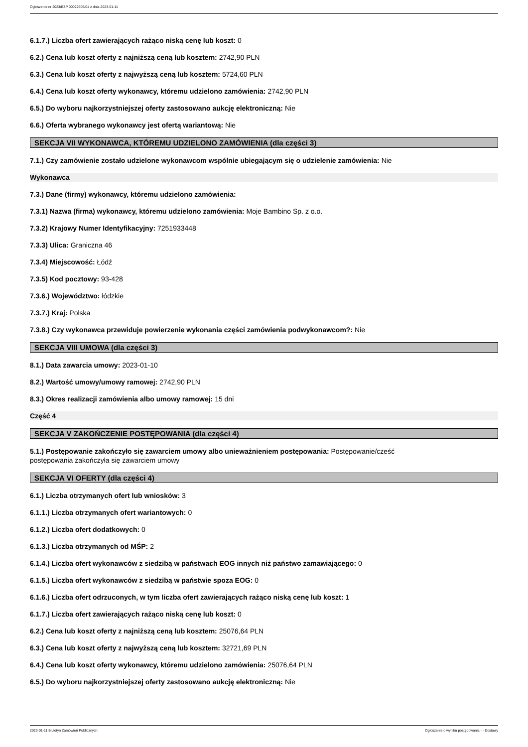Ogłoszenie nr 2023/BZP 00022605/01 z dnia 2023-01-11
6.1.7.) Liczba ofert zawierających rażąco niską cenę lub koszt: 0
6.2.) Cena lub koszt oferty z najniższą ceną lub kosztem: 2742,90 PLN
6.3.) Cena lub koszt oferty z najwyższą ceną lub kosztem: 5724,60 PLN
6.4.) Cena lub koszt oferty wykonawcy, któremu udzielono zamówienia: 2742,90 PLN
6.5.) Do wyboru najkorzystniejszej oferty zastosowano aukcję elektroniczną: Nie
6.6.) Oferta wybranego wykonawcy jest ofertą wariantową: Nie
SEKCJA VII WYKONAWCA, KTÓREMU UDZIELONO ZAMÓWIENIA (dla części 3)
7.1.) Czy zamówienie zostało udzielone wykonawcom wspólnie ubiegającym się o udzielenie zamówienia: Nie
Wykonawca
7.3.) Dane (firmy) wykonawcy, któremu udzielono zamówienia:
7.3.1) Nazwa (firma) wykonawcy, któremu udzielono zamówienia: Moje Bambino Sp. z o.o.
7.3.2) Krajowy Numer Identyfikacyjny: 7251933448
7.3.3) Ulica: Graniczna 46
7.3.4) Miejscowość: Łódź
7.3.5) Kod pocztowy: 93-428
7.3.6.) Województwo: łódzkie
7.3.7.) Kraj: Polska
7.3.8.) Czy wykonawca przewiduje powierzenie wykonania części zamówienia podwykonawcom?: Nie
SEKCJA VIII UMOWA (dla części 3)
8.1.) Data zawarcia umowy: 2023-01-10
8.2.) Wartość umowy/umowy ramowej: 2742,90 PLN
8.3.) Okres realizacji zamówienia albo umowy ramowej: 15 dni
Część 4
SEKCJA V ZAKOŃCZENIE POSTĘPOWANIA (dla części 4)
5.1.) Postępowanie zakończyło się zawarciem umowy albo unieważnieniem postępowania: Postępowanie/cześć
postępowania zakończyła się zawarciem umowy
SEKCJA VI OFERTY (dla części 4)
6.1.) Liczba otrzymanych ofert lub wniosków: 3
6.1.1.) Liczba otrzymanych ofert wariantowych: 0
6.1.2.) Liczba ofert dodatkowych: 0
6.1.3.) Liczba otrzymanych od MŚP: 2
6.1.4.) Liczba ofert wykonawców z siedzibą w państwach EOG innych niż państwo zamawiającego: 0
6.1.5.) Liczba ofert wykonawców z siedzibą w państwie spoza EOG: 0
6.1.6.) Liczba ofert odrzuconych, w tym liczba ofert zawierających rażąco niską cenę lub koszt: 1
6.1.7.) Liczba ofert zawierających rażąco niską cenę lub koszt: 0
6.2.) Cena lub koszt oferty z najniższą ceną lub kosztem: 25076,64 PLN
6.3.) Cena lub koszt oferty z najwyższą ceną lub kosztem: 32721,69 PLN
6.4.) Cena lub koszt oferty wykonawcy, któremu udzielono zamówienia: 25076,64 PLN
6.5.) Do wyboru najkorzystniejszej oferty zastosowano aukcję elektroniczną: Nie
2023-01-11 Biuletyn Zamówień Publicznych Ogłoszenie o wyniku postępowania - - Dostawy